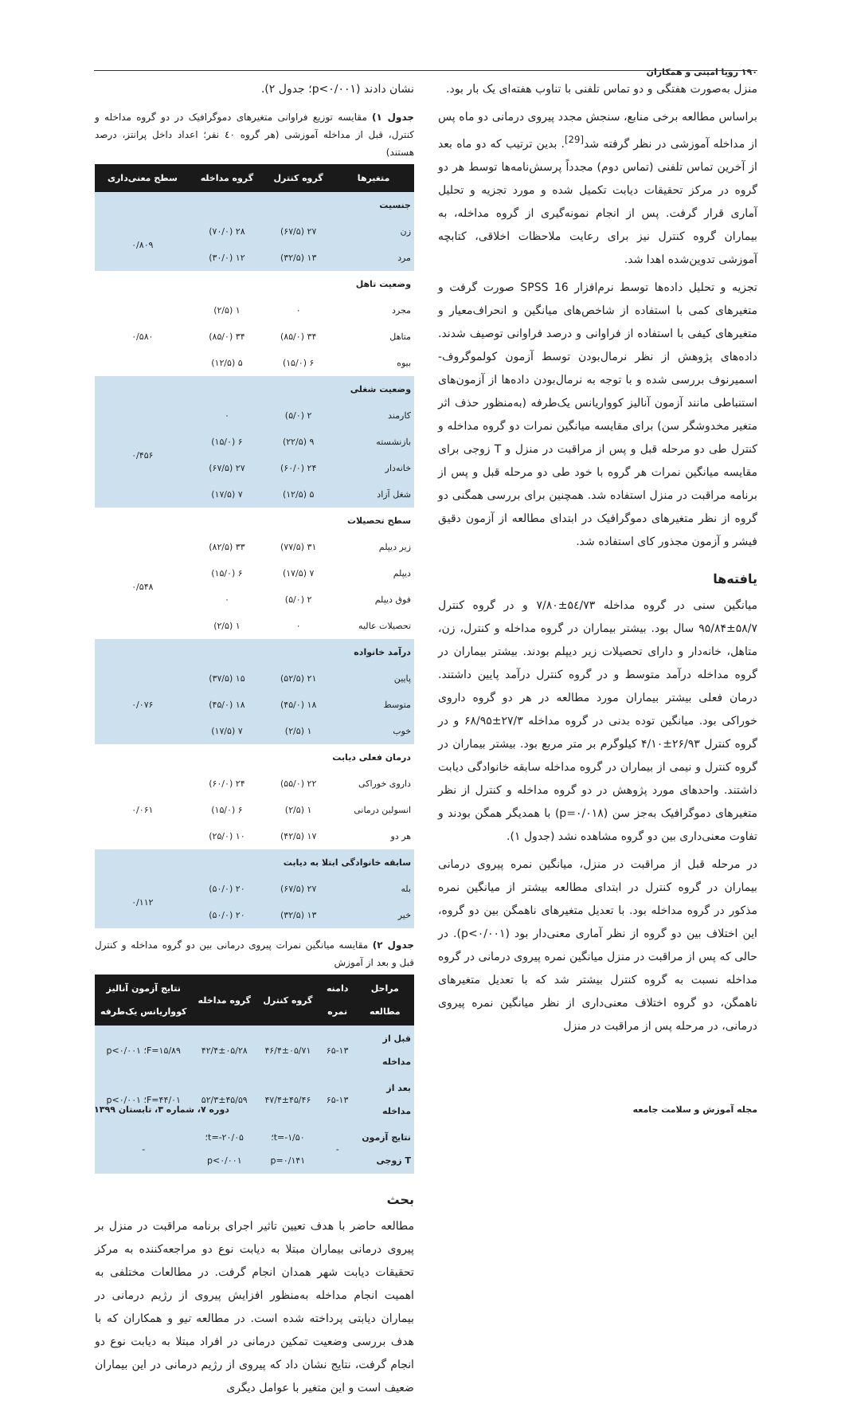۱۹۰ رویا امینی و همکاران
منزل به‌صورت هفتگی و دو تماس تلفنی با تناوب هفته‌ای یک بار بود.
براساس مطالعه برخی منابع، سنجش مجدد پیروی درمانی دو ماه پس از مداخله آموزشی در نظر گرفته شد<sup>[29]</sup>. بدین ترتیب که دو ماه بعد از آخرین تماس تلفنی (تماس دوم) مجدداً پرسش‌نامه‌ها توسط هر دو گروه در مرکز تحقیقات دیابت تکمیل شده و مورد تجزیه و تحلیل آماری قرار گرفت. پس از انجام نمونه‌گیری از گروه مداخله، به بیماران گروه کنترل نیز برای رعایت ملاحظات اخلاقی، کتابچه آموزشی تدوین‌شده اهدا شد.
تجزیه و تحلیل داده‌ها توسط نرم‌افزار SPSS 16 صورت گرفت و متغیرهای کمی با استفاده از شاخص‌های میانگین و انحراف‌معیار و متغیرهای کیفی با استفاده از فراوانی و درصد فراوانی توصیف شدند. داده‌های پژوهش از نظر نرمال‌بودن توسط آزمون کولموگروف- اسمیرنوف بررسی شده و با توجه به نرمال‌بودن داده‌ها از آزمون‌های استنباطی مانند آزمون آنالیز کوواریانس یک‌طرفه (به‌منظور حذف اثر متغیر مخدوشگر سن) برای مقایسه میانگین نمرات دو گروه مداخله و کنترل طی دو مرحله قبل و پس از مراقبت در منزل و T زوجی برای مقایسه میانگین نمرات هر گروه با خود طی دو مرحله قبل و پس از برنامه مراقبت در منزل استفاده شد. همچنین برای بررسی همگنی دو گروه از نظر متغیرهای دموگرافیک در ابتدای مطالعه از آزمون دقیق فیشر و آزمون مجذور کای استفاده شد.
یافته‌ها
میانگین سنی در گروه مداخله ۵٤/۷۳±۷/۸۰ و در گروه کنترل ۵۸/۷±۹۵/۸۴ سال بود. بیشتر بیماران در گروه مداخله و کنترل، زن، متاهل، خانه‌دار و دارای تحصیلات زیر دیپلم بودند. بیشتر بیماران در گروه مداخله درآمد متوسط و در گروه کنترل درآمد پایین داشتند. درمان فعلی بیشتر بیماران مورد مطالعه در هر دو گروه داروی خوراکی بود. میانگین توده بدنی در گروه مداخله ۲۷/۳±۶۸/۹۵ و در گروه کنترل ۲۶/۹۳±۴/۱۰ کیلوگرم بر متر مربع بود. بیشتر بیماران در گروه کنترل و نیمی از بیماران در گروه مداخله سابقه خانوادگی دیابت داشتند. واحدهای مورد پژوهش در دو گروه مداخله و کنترل از نظر متغیرهای دموگرافیک به‌جز سن (p=۰/۰۱۸) با همدیگر همگن بودند و تفاوت معنی‌داری بین دو گروه مشاهده نشد (جدول ۱).
در مرحله قبل از مراقبت در منزل، میانگین نمره پیروی درمانی بیماران در گروه کنترل در ابتدای مطالعه بیشتر از میانگین نمره مذکور در گروه مداخله بود. با تعدیل متغیرهای ناهمگن بین دو گروه، این اختلاف بین دو گروه از نظر آماری معنی‌دار بود (p<۰/۰۰۱). در حالی که پس از مراقبت در منزل میانگین نمره پیروی درمانی در گروه مداخله نسبت به گروه کنترل بیشتر شد که با تعدیل متغیرهای ناهمگن، دو گروه اختلاف معنی‌داری از نظر میانگین نمره پیروی درمانی، در مرحله پس از مراقبت در منزل
نشان دادند (p<۰/۰۰۱؛ جدول ۲).
جدول ۱) مقایسه توزیع فراوانی متغیرهای دموگرافیک در دو گروه مداخله و کنترل، قبل از مداخله آموزشی (هر گروه ٤٠ نفر؛ اعداد داخل پرانتز، درصد هستند)
| متغیرها | گروه کنترل | گروه مداخله | سطح معنی‌داری |
| --- | --- | --- | --- |
| جنسیت | | | |
| زن | ۲۷ (۶۷/۵) | ۲۸ (۷۰/۰) | ۰/۸۰۹ |
| مرد | ۱۳ (۳۲/۵) | ۱۲ (۳۰/۰) | |
| وضعیت تاهل | | | |
| مجرد | ۰ | ۱ (۲/۵) | ۰/۵۸۰ |
| متاهل | ۳۴ (۸۵/۰) | ۳۴ (۸۵/۰) | |
| بیوه | ۶ (۱۵/۰) | ۵ (۱۲/۵) | |
| وضعیت شغلی | | | |
| کارمند | ۲ (۵/۰) | ۰ | ۰/۴۵۶ |
| بازنشسته | ۹ (۲۲/۵) | ۶ (۱۵/۰) | |
| خانه‌دار | ۲۴ (۶۰/۰) | ۲۷ (۶۷/۵) | |
| شغل آزاد | ۵ (۱۲/۵) | ۷ (۱۷/۵) | |
| سطح تحصیلات | | | |
| زیر دیپلم | ۳۱ (۷۷/۵) | ۳۳ (۸۲/۵) | ۰/۵۴۸ |
| دیپلم | ۷ (۱۷/۵) | ۶ (۱۵/۰) | |
| فوق دیپلم | ۲ (۵/۰) | ۰ | |
| تحصیلات عالیه | ۰ | ۱ (۲/۵) | |
| درآمد خانواده | | | |
| پایین | ۲۱ (۵۲/۵) | ۱۵ (۳۷/۵) | ۰/۰۷۶ |
| متوسط | ۱۸ (۴۵/۰) | ۱۸ (۴۵/۰) | |
| خوب | ۱ (۲/۵) | ۷ (۱۷/۵) | |
| درمان فعلی دیابت | | | |
| داروی خوراکی | ۲۲ (۵۵/۰) | ۲۴ (۶۰/۰) | ۰/۰۶۱ |
| انسولین درمانی | ۱ (۲/۵) | ۶ (۱۵/۰) | |
| هر دو | ۱۷ (۴۲/۵) | ۱۰ (۲۵/۰) | |
| سابقه خانوادگی ابتلا به دیابت | | | |
| بله | ۲۷ (۶۷/۵) | ۲۰ (۵۰/۰) | ۰/۱۱۲ |
| خیر | ۱۳ (۳۲/۵) | ۲۰ (۵۰/۰) | |
جدول ۲) مقایسه میانگین نمرات پیروی درمانی بین دو گروه مداخله و کنترل قبل و بعد از آموزش
| مراحل مطالعه | دامنه نمره | گروه کنترل | گروه مداخله | نتایج آزمون آنالیز کوواریانس یک‌طرفه |
| --- | --- | --- | --- | --- |
| قبل از مداخله | ۶۵-۱۳ | ۴۶/۴±۰۵/۷۱ | ۴۲/۴±۰۵/۲۸ | F=۱۵/۸۹؛ p<۰/۰۰۱ |
| بعد از مداخله | ۶۵-۱۳ | ۴۷/۴±۴۵/۴۶ | ۵۲/۳±۴۵/۵۹ | F=۴۴/۰۱؛ p<۰/۰۰۱ |
| نتایج آزمون T زوجی | - | t=-۱/۵۰؛ p=۰/۱۴۱ | t=-۲۰/۰۵؛ p<۰/۰۰۱ | - |
بحث
مطالعه حاضر با هدف تعیین تاثیر اجرای برنامه مراقبت در منزل بر پیروی درمانی بیماران مبتلا به دیابت نوع دو مراجعه‌کننده به مرکز تحقیقات دیابت شهر همدان انجام گرفت. در مطالعات مختلفی به اهمیت انجام مداخله به‌منظور افزایش پیروی از رژیم درمانی در بیماران دیابتی پرداخته شده است. در مطالعه تیو و همکاران که با هدف بررسی وضعیت تمکین درمانی در افراد مبتلا به دیابت نوع دو انجام گرفت، نتایج نشان داد که پیروی از رژیم درمانی در این بیماران ضعیف است و این متغیر با عوامل دیگری
مجله آموزش و سلامت جامعه دوره ۷، شماره ۳، تابستان ۱۳۹۹